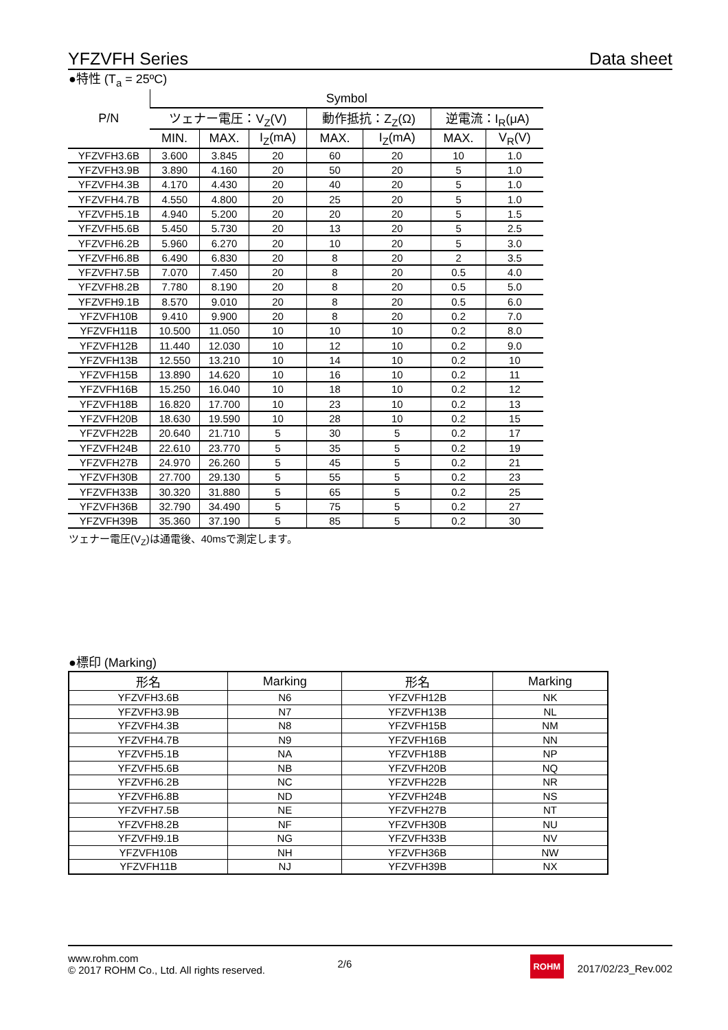YFZVFH Series Data sheet
●特性 (T<sub>a</sub> = 25ºC)
| P/N | Symbol | | | | | | |
| --- | --- | --- | --- | --- | --- | --- | --- |
| | ツェナー電圧：V<sub>Z</sub>(V) | | | 動作抵抗：Z<sub>Z</sub>(Ω) | | 逆電流：I<sub>R</sub>(μA) | |
| | MIN. | MAX. | I<sub>Z</sub>(mA) | MAX. | I<sub>Z</sub>(mA) | MAX. | V<sub>R</sub>(V) |
| YFZVFH3.6B | 3.600 | 3.845 | 20 | 60 | 20 | 10 | 1.0 |
| YFZVFH3.9B | 3.890 | 4.160 | 20 | 50 | 20 | 5 | 1.0 |
| YFZVFH4.3B | 4.170 | 4.430 | 20 | 40 | 20 | 5 | 1.0 |
| YFZVFH4.7B | 4.550 | 4.800 | 20 | 25 | 20 | 5 | 1.0 |
| YFZVFH5.1B | 4.940 | 5.200 | 20 | 20 | 20 | 5 | 1.5 |
| YFZVFH5.6B | 5.450 | 5.730 | 20 | 13 | 20 | 5 | 2.5 |
| YFZVFH6.2B | 5.960 | 6.270 | 20 | 10 | 20 | 5 | 3.0 |
| YFZVFH6.8B | 6.490 | 6.830 | 20 | 8 | 20 | 2 | 3.5 |
| YFZVFH7.5B | 7.070 | 7.450 | 20 | 8 | 20 | 0.5 | 4.0 |
| YFZVFH8.2B | 7.780 | 8.190 | 20 | 8 | 20 | 0.5 | 5.0 |
| YFZVFH9.1B | 8.570 | 9.010 | 20 | 8 | 20 | 0.5 | 6.0 |
| YFZVFH10B | 9.410 | 9.900 | 20 | 8 | 20 | 0.2 | 7.0 |
| YFZVFH11B | 10.500 | 11.050 | 10 | 10 | 10 | 0.2 | 8.0 |
| YFZVFH12B | 11.440 | 12.030 | 10 | 12 | 10 | 0.2 | 9.0 |
| YFZVFH13B | 12.550 | 13.210 | 10 | 14 | 10 | 0.2 | 10 |
| YFZVFH15B | 13.890 | 14.620 | 10 | 16 | 10 | 0.2 | 11 |
| YFZVFH16B | 15.250 | 16.040 | 10 | 18 | 10 | 0.2 | 12 |
| YFZVFH18B | 16.820 | 17.700 | 10 | 23 | 10 | 0.2 | 13 |
| YFZVFH20B | 18.630 | 19.590 | 10 | 28 | 10 | 0.2 | 15 |
| YFZVFH22B | 20.640 | 21.710 | 5 | 30 | 5 | 0.2 | 17 |
| YFZVFH24B | 22.610 | 23.770 | 5 | 35 | 5 | 0.2 | 19 |
| YFZVFH27B | 24.970 | 26.260 | 5 | 45 | 5 | 0.2 | 21 |
| YFZVFH30B | 27.700 | 29.130 | 5 | 55 | 5 | 0.2 | 23 |
| YFZVFH33B | 30.320 | 31.880 | 5 | 65 | 5 | 0.2 | 25 |
| YFZVFH36B | 32.790 | 34.490 | 5 | 75 | 5 | 0.2 | 27 |
| YFZVFH39B | 35.360 | 37.190 | 5 | 85 | 5 | 0.2 | 30 |
ツェナー電圧(V<sub>Z</sub>)は通電後、40msで測定します。
●標印 (Marking)
| 形名 | Marking | 形名 | Marking |
| --- | --- | --- | --- |
| YFZVFH3.6B | N6 | YFZVFH12B | NK |
| YFZVFH3.9B | N7 | YFZVFH13B | NL |
| YFZVFH4.3B | N8 | YFZVFH15B | NM |
| YFZVFH4.7B | N9 | YFZVFH16B | NN |
| YFZVFH5.1B | NA | YFZVFH18B | NP |
| YFZVFH5.6B | NB | YFZVFH20B | NQ |
| YFZVFH6.2B | NC | YFZVFH22B | NR |
| YFZVFH6.8B | ND | YFZVFH24B | NS |
| YFZVFH7.5B | NE | YFZVFH27B | NT |
| YFZVFH8.2B | NF | YFZVFH30B | NU |
| YFZVFH9.1B | NG | YFZVFH33B | NV |
| YFZVFH10B | NH | YFZVFH36B | NW |
| YFZVFH11B | NJ | YFZVFH39B | NX |
www.rohm.com
© 2017 ROHM Co., Ltd. All rights reserved.
2/6
ROHM
2017/02/23_Rev.002